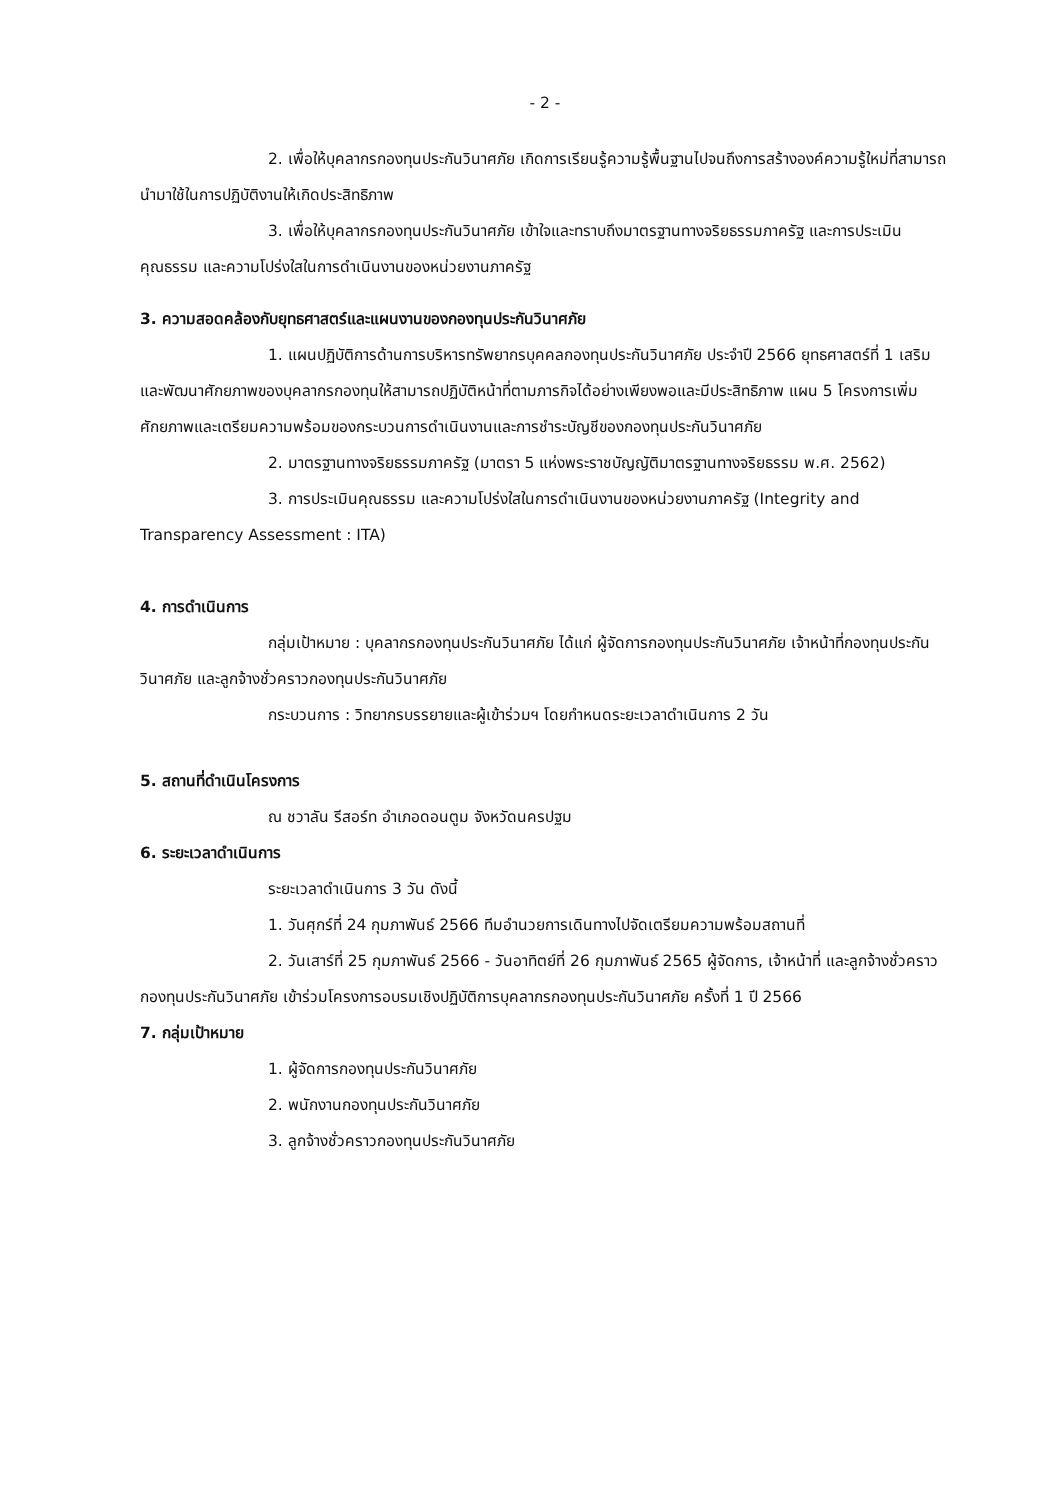- 2 -
2. เพื่อให้บุคลากรกองทุนประกันวินาศภัย เกิดการเรียนรู้ความรู้พื้นฐานไปจนถึงการสร้างองค์ความรู้ใหม่ที่สามารถนำมาใช้ในการปฏิบัติงานให้เกิดประสิทธิภาพ
3. เพื่อให้บุคลากรกองทุนประกันวินาศภัย เข้าใจและทราบถึงมาตรฐานทางจริยธรรมภาครัฐ และการประเมินคุณธรรม และความโปร่งใสในการดำเนินงานของหน่วยงานภาครัฐ
3. ความสอดคล้องกับยุทธศาสตร์และแผนงานของกองทุนประกันวินาศภัย
1. แผนปฏิบัติการด้านการบริหารทรัพยากรบุคคลกองทุนประกันวินาศภัย ประจำปี 2566 ยุทธศาสตร์ที่ 1 เสริมและพัฒนาศักยภาพของบุคลากรกองทุนให้สามารถปฏิบัติหน้าที่ตามภารกิจได้อย่างเพียงพอและมีประสิทธิภาพ แผน 5 โครงการเพิ่มศักยภาพและเตรียมความพร้อมของกระบวนการดำเนินงานและการชำระบัญชีของกองทุนประกันวินาศภัย
2. มาตรฐานทางจริยธรรมภาครัฐ (มาตรา 5 แห่งพระราชบัญญัติมาตรฐานทางจริยธรรม พ.ศ. 2562)
3. การประเมินคุณธรรม และความโปร่งใสในการดำเนินงานของหน่วยงานภาครัฐ (Integrity and Transparency Assessment : ITA)
4. การดำเนินการ
กลุ่มเป้าหมาย : บุคลากรกองทุนประกันวินาศภัย ได้แก่ ผู้จัดการกองทุนประกันวินาศภัย เจ้าหน้าที่กองทุนประกันวินาศภัย และลูกจ้างชั่วคราวกองทุนประกันวินาศภัย
กระบวนการ : วิทยากรบรรยายและผู้เข้าร่วมฯ โดยกำหนดระยะเวลาดำเนินการ 2 วัน
5. สถานที่ดำเนินโครงการ
ณ ชวาลัน รีสอร์ท อำเภอดอนตูม จังหวัดนครปฐม
6. ระยะเวลาดำเนินการ
ระยะเวลาดำเนินการ 3 วัน ดังนี้
1. วันศุกร์ที่ 24 กุมภาพันธ์ 2566 ทีมอำนวยการเดินทางไปจัดเตรียมความพร้อมสถานที่
2. วันเสาร์ที่ 25 กุมภาพันธ์ 2566 - วันอาทิตย์ที่ 26 กุมภาพันธ์ 2565 ผู้จัดการ, เจ้าหน้าที่ และลูกจ้างชั่วคราวกองทุนประกันวินาศภัย เข้าร่วมโครงการอบรมเชิงปฏิบัติการบุคลากรกองทุนประกันวินาศภัย ครั้งที่ 1 ปี 2566
7. กลุ่มเป้าหมาย
1. ผู้จัดการกองทุนประกันวินาศภัย
2. พนักงานกองทุนประกันวินาศภัย
3. ลูกจ้างชั่วคราวกองทุนประกันวินาศภัย